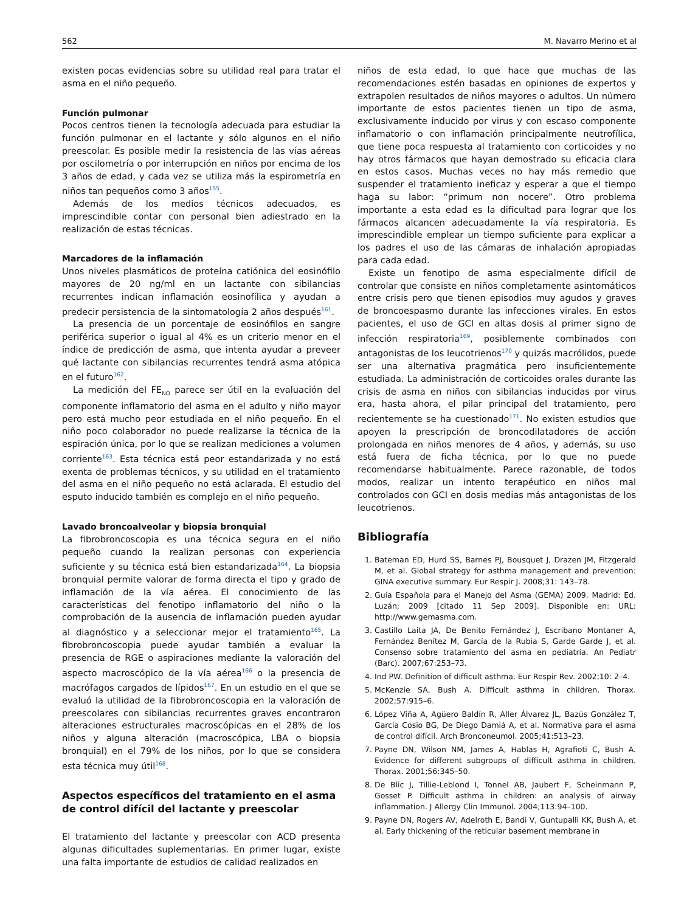562 M. Navarro Merino et al
existen pocas evidencias sobre su utilidad real para tratar el asma en el niño pequeño.
Función pulmonar
Pocos centros tienen la tecnología adecuada para estudiar la función pulmonar en el lactante y sólo algunos en el niño preescolar. Es posible medir la resistencia de las vías aéreas por oscilometría o por interrupción en niños por encima de los 3 años de edad, y cada vez se utiliza más la espirometría en niños tan pequeños como 3 años<sup>155</sup>.
Además de los medios técnicos adecuados, es imprescindible contar con personal bien adiestrado en la realización de estas técnicas.
Marcadores de la inflamación
Unos niveles plasmáticos de proteína catiónica del eosinófilo mayores de 20 ng/ml en un lactante con sibilancias recurrentes indican inflamación eosinofílica y ayudan a predecir persistencia de la sintomatología 2 años después<sup>161</sup>.
La presencia de un porcentaje de eosinófilos en sangre periférica superior o igual al 4% es un criterio menor en el índice de predicción de asma, que intenta ayudar a preveer qué lactante con sibilancias recurrentes tendrá asma atópica en el futuro<sup>162</sup>.
La medición del FE<sub>NO</sub> parece ser útil en la evaluación del componente inflamatorio del asma en el adulto y niño mayor pero está mucho peor estudiada en el niño pequeño. En el niño poco colaborador no puede realizarse la técnica de la espiración única, por lo que se realizan mediciones a volumen corriente<sup>163</sup>. Esta técnica está peor estandarizada y no está exenta de problemas técnicos, y su utilidad en el tratamiento del asma en el niño pequeño no está aclarada. El estudio del esputo inducido también es complejo en el niño pequeño.
Lavado broncoalveolar y biopsia bronquial
La fibrobroncoscopia es una técnica segura en el niño pequeño cuando la realizan personas con experiencia suficiente y su técnica está bien estandarizada<sup>164</sup>. La biopsia bronquial permite valorar de forma directa el tipo y grado de inflamación de la vía aérea. El conocimiento de las características del fenotipo inflamatorio del niño o la comprobación de la ausencia de inflamación pueden ayudar al diagnóstico y a seleccionar mejor el tratamiento<sup>165</sup>. La fibrobroncoscopia puede ayudar también a evaluar la presencia de RGE o aspiraciones mediante la valoración del aspecto macroscópico de la vía aérea<sup>166</sup> o la presencia de macrófagos cargados de lípidos<sup>167</sup>. En un estudio en el que se evaluó la utilidad de la fibrobroncoscopia en la valoración de preescolares con sibilancias recurrentes graves encontraron alteraciones estructurales macroscópicas en el 28% de los niños y alguna alteración (macroscópica, LBA o biopsia bronquial) en el 79% de los niños, por lo que se considera esta técnica muy útil<sup>168</sup>.
Aspectos específicos del tratamiento en el asma de control difícil del lactante y preescolar
El tratamiento del lactante y preescolar con ACD presenta algunas dificultades suplementarias. En primer lugar, existe una falta importante de estudios de calidad realizados en
niños de esta edad, lo que hace que muchas de las recomendaciones estén basadas en opiniones de expertos y extrapolen resultados de niños mayores o adultos. Un número importante de estos pacientes tienen un tipo de asma, exclusivamente inducido por virus y con escaso componente inflamatorio o con inflamación principalmente neutrofílica, que tiene poca respuesta al tratamiento con corticoides y no hay otros fármacos que hayan demostrado su eficacia clara en estos casos. Muchas veces no hay más remedio que suspender el tratamiento ineficaz y esperar a que el tiempo haga su labor: “primum non nocere”. Otro problema importante a esta edad es la dificultad para lograr que los fármacos alcancen adecuadamente la vía respiratoria. Es imprescindible emplear un tiempo suficiente para explicar a los padres el uso de las cámaras de inhalación apropiadas para cada edad.
Existe un fenotipo de asma especialmente difícil de controlar que consiste en niños completamente asintomáticos entre crisis pero que tienen episodios muy agudos y graves de broncoespasmo durante las infecciones virales. En estos pacientes, el uso de GCI en altas dosis al primer signo de infección respiratoria<sup>169</sup>, posiblemente combinados con antagonistas de los leucotrienos<sup>170</sup> y quizás macrólidos, puede ser una alternativa pragmática pero insuficientemente estudiada. La administración de corticoides orales durante las crisis de asma en niños con sibilancias inducidas por virus era, hasta ahora, el pilar principal del tratamiento, pero recientemente se ha cuestionado<sup>171</sup>. No existen estudios que apoyen la prescripción de broncodilatadores de acción prolongada en niños menores de 4 años, y además, su uso está fuera de ficha técnica, por lo que no puede recomendarse habitualmente. Parece razonable, de todos modos, realizar un intento terapéutico en niños mal controlados con GCI en dosis medias más antagonistas de los leucotrienos.
Bibliografía
1. Bateman ED, Hurd SS, Barnes PJ, Bousquet J, Drazen JM, Fitzgerald M, et al. Global strategy for asthma management and prevention: GINA executive summary. Eur Respir J. 2008;31: 143–78.
2. Guía Española para el Manejo del Asma (GEMA) 2009. Madrid: Ed. Luzán; 2009 [citado 11 Sep 2009]. Disponible en: URL: http://www.gemasma.com.
3. Castillo Laita JA, De Benito Fernández J, Escribano Montaner A, Fernández Benítez M, García de la Rubia S, Garde Garde J, et al. Consenso sobre tratamiento del asma en pediatría. An Pediatr (Barc). 2007;67:253–73.
4. Ind PW. Definition of difficult asthma. Eur Respir Rev. 2002;10: 2–4.
5. McKenzie SA, Bush A. Difficult asthma in children. Thorax. 2002;57:915–6.
6. López Viña A, Agüero Baldín R, Aller Álvarez JL, Bazús González T, García Cosio BG, De Diego Damiá A, et al. Normativa para el asma de control difícil. Arch Bronconeumol. 2005;41:513–23.
7. Payne DN, Wilson NM, James A, Hablas H, Agrafioti C, Bush A. Evidence for different subgroups of difficult asthma in children. Thorax. 2001;56:345–50.
8. De Blic J, Tillie-Leblond I, Tonnel AB, Jaubert F, Scheinmann P, Gosset P. Difficult asthma in children: an analysis of airway inflammation. J Allergy Clin Immunol. 2004;113:94–100.
9. Payne DN, Rogers AV, Adelroth E, Bandi V, Guntupalli KK, Bush A, et al. Early thickening of the reticular basement membrane in